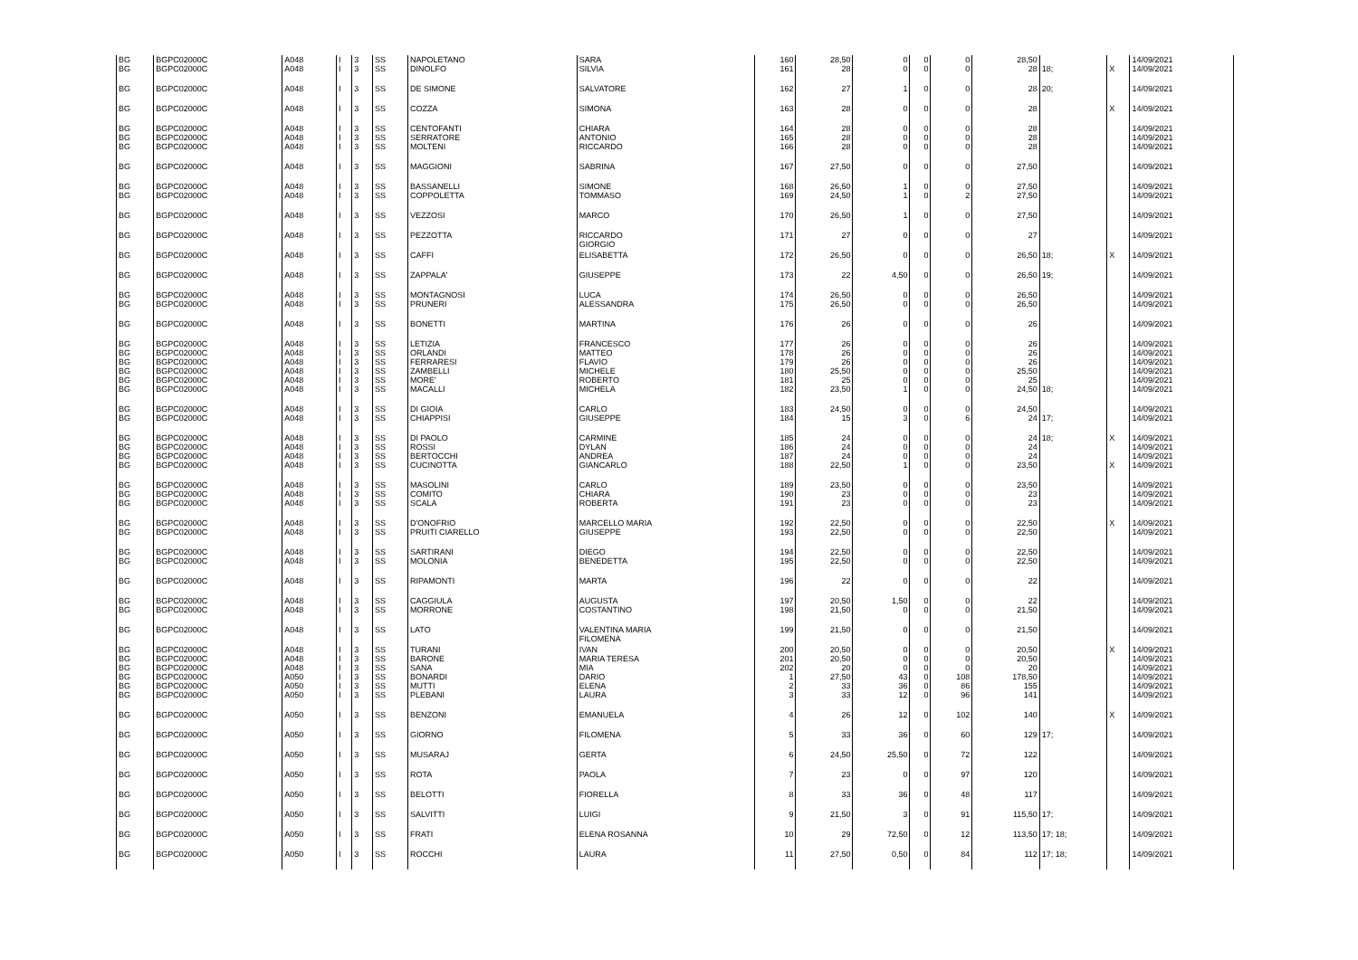| BG | BGPC02000C | A048 | I | 3 | SS | NAPOLETANO | SARA | 160 | 28,50 | 0 | 0 | 0 | 28,50 | | | 14/09/2021 | |
| BG | BGPC02000C | A048 | I | 3 | SS | DINOLFO | SILVIA | 161 | 28 | 0 | 0 | 0 | 28 | 18; | X | 14/09/2021 | |
| BG | BGPC02000C | A048 | I | 3 | SS | DE SIMONE | SALVATORE | 162 | 27 | 1 | 0 | 0 | 28 | 20; | | 14/09/2021 | |
| BG | BGPC02000C | A048 | I | 3 | SS | COZZA | SIMONA | 163 | 28 | 0 | 0 | 0 | 28 | | X | 14/09/2021 | |
| BG | BGPC02000C | A048 | I | 3 | SS | CENTOFANTI | CHIARA | 164 | 28 | 0 | 0 | 0 | 28 | | | 14/09/2021 | |
| BG | BGPC02000C | A048 | I | 3 | SS | SERRATORE | ANTONIO | 165 | 28 | 0 | 0 | 0 | 28 | | | 14/09/2021 | |
| BG | BGPC02000C | A048 | I | 3 | SS | MOLTENI | RICCARDO | 166 | 28 | 0 | 0 | 0 | 28 | | | 14/09/2021 | |
| BG | BGPC02000C | A048 | I | 3 | SS | MAGGIONI | SABRINA | 167 | 27,50 | 0 | 0 | 0 | 27,50 | | | 14/09/2021 | |
| BG | BGPC02000C | A048 | I | 3 | SS | BASSANELLI | SIMONE | 168 | 26,50 | 1 | 0 | 0 | 27,50 | | | 14/09/2021 | |
| BG | BGPC02000C | A048 | I | 3 | SS | COPPOLETTA | TOMMASO | 169 | 24,50 | 1 | 0 | 2 | 27,50 | | | 14/09/2021 | |
| BG | BGPC02000C | A048 | I | 3 | SS | VEZZOSI | MARCO | 170 | 26,50 | 1 | 0 | 0 | 27,50 | | | 14/09/2021 | |
| BG | BGPC02000C | A048 | I | 3 | SS | PEZZOTTA | RICCARDO GIORGIO | 171 | 27 | 0 | 0 | 0 | 27 | | | 14/09/2021 | |
| BG | BGPC02000C | A048 | I | 3 | SS | CAFFI | ELISABETTA | 172 | 26,50 | 0 | 0 | 0 | 26,50 | 18; | X | 14/09/2021 | |
| BG | BGPC02000C | A048 | I | 3 | SS | ZAPPALA' | GIUSEPPE | 173 | 22 | 4,50 | 0 | 0 | 26,50 | 19; | | 14/09/2021 | |
| BG | BGPC02000C | A048 | I | 3 | SS | MONTAGNOSI | LUCA | 174 | 26,50 | 0 | 0 | 0 | 26,50 | | | 14/09/2021 | |
| BG | BGPC02000C | A048 | I | 3 | SS | PRUNERI | ALESSANDRA | 175 | 26,50 | 0 | 0 | 0 | 26,50 | | | 14/09/2021 | |
| BG | BGPC02000C | A048 | I | 3 | SS | BONETTI | MARTINA | 176 | 26 | 0 | 0 | 0 | 26 | | | 14/09/2021 | |
| BG | BGPC02000C | A048 | I | 3 | SS | LETIZIA | FRANCESCO | 177 | 26 | 0 | 0 | 0 | 26 | | | 14/09/2021 | |
| BG | BGPC02000C | A048 | I | 3 | SS | ORLANDI | MATTEO | 178 | 26 | 0 | 0 | 0 | 26 | | | 14/09/2021 | |
| BG | BGPC02000C | A048 | I | 3 | SS | FERRARESI | FLAVIO | 179 | 26 | 0 | 0 | 0 | 26 | | | 14/09/2021 | |
| BG | BGPC02000C | A048 | I | 3 | SS | ZAMBELLI | MICHELE | 180 | 25,50 | 0 | 0 | 0 | 25,50 | | | 14/09/2021 | |
| BG | BGPC02000C | A048 | I | 3 | SS | MORE' | ROBERTO | 181 | 25 | 0 | 0 | 0 | 25 | | | 14/09/2021 | |
| BG | BGPC02000C | A048 | I | 3 | SS | MACALLI | MICHELA | 182 | 23,50 | 1 | 0 | 0 | 24,50 | 18; | | 14/09/2021 | |
| BG | BGPC02000C | A048 | I | 3 | SS | DI GIOIA | CARLO | 183 | 24,50 | 0 | 0 | 0 | 24,50 | | | 14/09/2021 | |
| BG | BGPC02000C | A048 | I | 3 | SS | CHIAPPISI | GIUSEPPE | 184 | 15 | 3 | 0 | 6 | 24 | 17; | | 14/09/2021 | |
| BG | BGPC02000C | A048 | I | 3 | SS | DI PAOLO | CARMINE | 185 | 24 | 0 | 0 | 0 | 24 | 18; | X | 14/09/2021 | |
| BG | BGPC02000C | A048 | I | 3 | SS | ROSSI | DYLAN | 186 | 24 | 0 | 0 | 0 | 24 | | | 14/09/2021 | |
| BG | BGPC02000C | A048 | I | 3 | SS | BERTOCCHI | ANDREA | 187 | 24 | 0 | 0 | 0 | 24 | | | 14/09/2021 | |
| BG | BGPC02000C | A048 | I | 3 | SS | CUCINOTTA | GIANCARLO | 188 | 22,50 | 1 | 0 | 0 | 23,50 | | X | 14/09/2021 | |
| BG | BGPC02000C | A048 | I | 3 | SS | MASOLINI | CARLO | 189 | 23,50 | 0 | 0 | 0 | 23,50 | | | 14/09/2021 | |
| BG | BGPC02000C | A048 | I | 3 | SS | COMITO | CHIARA | 190 | 23 | 0 | 0 | 0 | 23 | | | 14/09/2021 | |
| BG | BGPC02000C | A048 | I | 3 | SS | SCALA | ROBERTA | 191 | 23 | 0 | 0 | 0 | 23 | | | 14/09/2021 | |
| BG | BGPC02000C | A048 | I | 3 | SS | D'ONOFRIO | MARCELLO MARIA | 192 | 22,50 | 0 | 0 | 0 | 22,50 | | X | 14/09/2021 | |
| BG | BGPC02000C | A048 | I | 3 | SS | PRUITI CIARELLO | GIUSEPPE | 193 | 22,50 | 0 | 0 | 0 | 22,50 | | | 14/09/2021 | |
| BG | BGPC02000C | A048 | I | 3 | SS | SARTIRANI | DIEGO | 194 | 22,50 | 0 | 0 | 0 | 22,50 | | | 14/09/2021 | |
| BG | BGPC02000C | A048 | I | 3 | SS | MOLONIA | BENEDETTA | 195 | 22,50 | 0 | 0 | 0 | 22,50 | | | 14/09/2021 | |
| BG | BGPC02000C | A048 | I | 3 | SS | RIPAMONTI | MARTA | 196 | 22 | 0 | 0 | 0 | 22 | | | 14/09/2021 | |
| BG | BGPC02000C | A048 | I | 3 | SS | CAGGIULA | AUGUSTA | 197 | 20,50 | 1,50 | 0 | 0 | 22 | | | 14/09/2021 | |
| BG | BGPC02000C | A048 | I | 3 | SS | MORRONE | COSTANTINO | 198 | 21,50 | 0 | 0 | 0 | 21,50 | | | 14/09/2021 | |
| BG | BGPC02000C | A048 | I | 3 | SS | LATO | VALENTINA MARIA FILOMENA | 199 | 21,50 | 0 | 0 | 0 | 21,50 | | | 14/09/2021 | |
| BG | BGPC02000C | A048 | I | 3 | SS | TURANI | IVAN | 200 | 20,50 | 0 | 0 | 0 | 20,50 | | X | 14/09/2021 | |
| BG | BGPC02000C | A048 | I | 3 | SS | BARONE | MARIA TERESA | 201 | 20,50 | 0 | 0 | 0 | 20,50 | | | 14/09/2021 | |
| BG | BGPC02000C | A048 | I | 3 | SS | SANA | MIA | 202 | 20 | 0 | 0 | 0 | 20 | | | 14/09/2021 | |
| BG | BGPC02000C | A050 | I | 3 | SS | BONARDI | DARIO | 1 | 27,50 | 43 | 0 | 108 | 178,50 | | | 14/09/2021 | |
| BG | BGPC02000C | A050 | I | 3 | SS | MUTTI | ELENA | 2 | 33 | 36 | 0 | 86 | 155 | | | 14/09/2021 | |
| BG | BGPC02000C | A050 | I | 3 | SS | PLEBANI | LAURA | 3 | 33 | 12 | 0 | 96 | 141 | | | 14/09/2021 | |
| BG | BGPC02000C | A050 | I | 3 | SS | BENZONI | EMANUELA | 4 | 26 | 12 | 0 | 102 | 140 | | X | 14/09/2021 | |
| BG | BGPC02000C | A050 | I | 3 | SS | GIORNO | FILOMENA | 5 | 33 | 36 | 0 | 60 | 129 | 17; | | 14/09/2021 | |
| BG | BGPC02000C | A050 | I | 3 | SS | MUSARAJ | GERTA | 6 | 24,50 | 25,50 | 0 | 72 | 122 | | | 14/09/2021 | |
| BG | BGPC02000C | A050 | I | 3 | SS | ROTA | PAOLA | 7 | 23 | 0 | 0 | 97 | 120 | | | 14/09/2021 | |
| BG | BGPC02000C | A050 | I | 3 | SS | BELOTTI | FIORELLA | 8 | 33 | 36 | 0 | 48 | 117 | | | 14/09/2021 | |
| BG | BGPC02000C | A050 | I | 3 | SS | SALVITTI | LUIGI | 9 | 21,50 | 3 | 0 | 91 | 115,50 | 17; | | 14/09/2021 | |
| BG | BGPC02000C | A050 | I | 3 | SS | FRATI | ELENA ROSANNA | 10 | 29 | 72,50 | 0 | 12 | 113,50 | 17; 18; | | 14/09/2021 | |
| BG | BGPC02000C | A050 | I | 3 | SS | ROCCHI | LAURA | 11 | 27,50 | 0,50 | 0 | 84 | 112 | 17; 18; | | 14/09/2021 | |